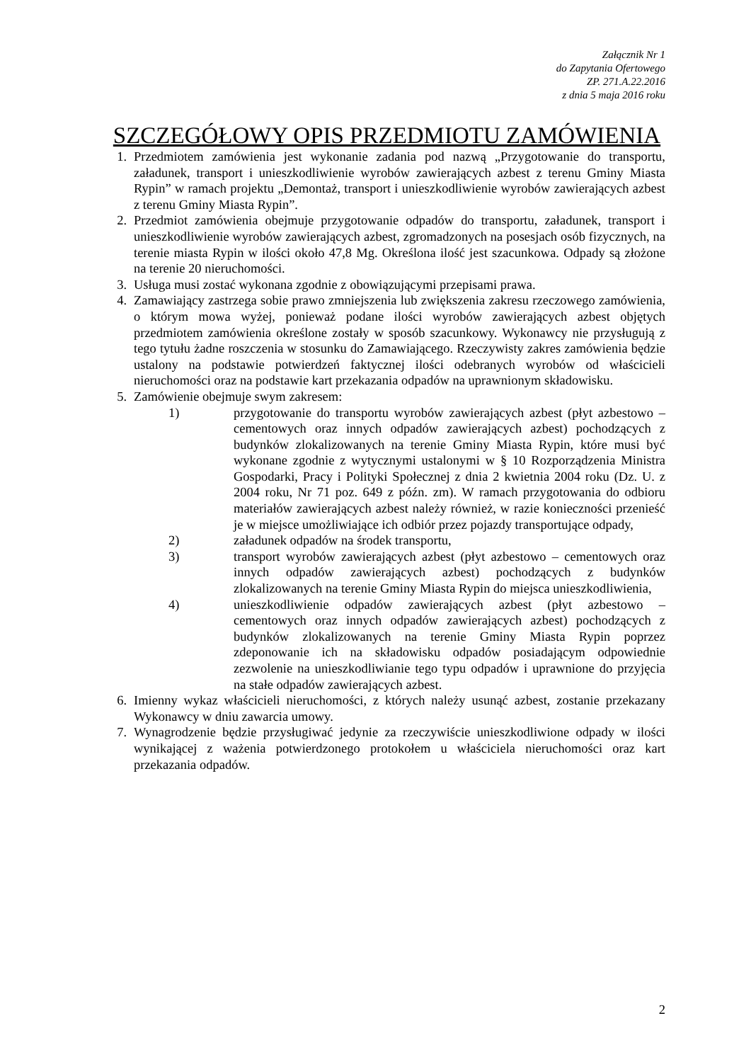Załącznik Nr 1
do Zapytania Ofertowego
ZP. 271.A.22.2016
z dnia 5 maja 2016 roku
SZCZEGÓŁOWY OPIS PRZEDMIOTU ZAMÓWIENIA
1. Przedmiotem zamówienia jest wykonanie zadania pod nazwą „Przygotowanie do transportu, załadunek, transport i unieszkodliwienie wyrobów zawierających azbest z terenu Gminy Miasta Rypin” w ramach projektu „Demontaż, transport i unieszkodliwienie wyrobów zawierających azbest z terenu Gminy Miasta Rypin”.
2. Przedmiot zamówienia obejmuje przygotowanie odpadów do transportu, załadunek, transport i unieszkodliwienie wyrobów zawierających azbest, zgromadzonych na posesjach osób fizycznych, na terenie miasta Rypin w ilości około 47,8 Mg. Określona ilość jest szacunkowa. Odpady są złożone na terenie 20 nieruchomości.
3. Usługa musi zostać wykonana zgodnie z obowiązującymi przepisami prawa.
4. Zamawiający zastrzega sobie prawo zmniejszenia lub zwiększenia zakresu rzeczowego zamówienia, o którym mowa wyżej, ponieważ podane ilości wyrobów zawierających azbest objętych przedmiotem zamówienia określone zostały w sposób szacunkowy. Wykonawcy nie przysługują z tego tytułu żadne roszczenia w stosunku do Zamawiającego. Rzeczywisty zakres zamówienia będzie ustalony na podstawie potwierdzeń faktycznej ilości odebranych wyrobów od właścicieli nieruchomości oraz na podstawie kart przekazania odpadów na uprawnionym składowisku.
5. Zamówienie obejmuje swym zakresem:
1) przygotowanie do transportu wyrobów zawierających azbest (płyt azbestowo – cementowych oraz innych odpadów zawierających azbest) pochodzących z budynków zlokalizowanych na terenie Gminy Miasta Rypin, które musi być wykonane zgodnie z wytycznymi ustalonymi w § 10 Rozporządzenia Ministra Gospodarki, Pracy i Polityki Społecznej z dnia 2 kwietnia 2004 roku (Dz. U. z 2004 roku, Nr 71 poz. 649 z późn. zm). W ramach przygotowania do odbioru materiałów zawierających azbest należy również, w razie konieczności przenieść je w miejsce umożliwiające ich odbiór przez pojazdy transportujące odpady,
2) załadunek odpadów na środek transportu,
3) transport wyrobów zawierających azbest (płyt azbestowo – cementowych oraz innych odpadów zawierających azbest) pochodzących z budynków zlokalizowanych na terenie Gminy Miasta Rypin do miejsca unieszkodliwienia,
4) unieszkodliwienie odpadów zawierających azbest (płyt azbestowo – cementowych oraz innych odpadów zawierających azbest) pochodzących z budynków zlokalizowanych na terenie Gminy Miasta Rypin poprzez zdeponowanie ich na składowisku odpadów posiadającym odpowiednie zezwolenie na unieszkodliwianie tego typu odpadów i uprawnione do przyjęcia na stałe odpadów zawierających azbest.
6. Imienny wykaz właścicieli nieruchomości, z których należy usunąć azbest, zostanie przekazany Wykonawcy w dniu zawarcia umowy.
7. Wynagrodzenie będzie przysługiwać jedynie za rzeczywiście unieszkodliwione odpady w ilości wynikającej z ważenia potwierdzonego protokołem u właściciela nieruchomości oraz kart przekazania odpadów.
2